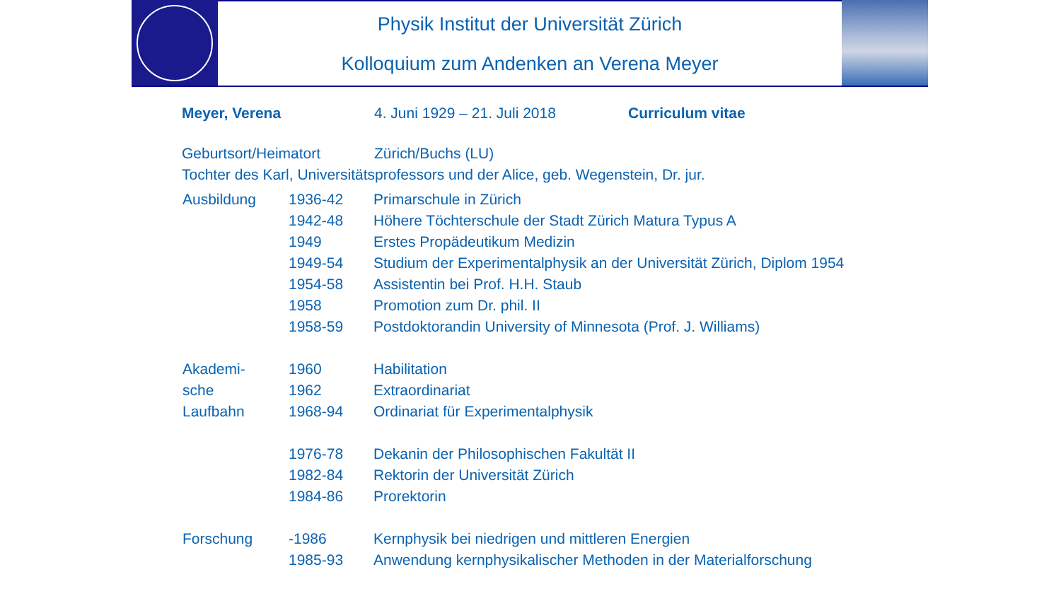Physik Institut der Universität Zürich
Kolloquium zum Andenken an Verena Meyer
Meyer, Verena 4. Juni 1929 – 21. Juli 2018 Curriculum vitae
Geburtsort/Heimatort Zürich/Buchs (LU)
Tochter des Karl, Universitätsprofessors und der Alice, geb. Wegenstein, Dr. jur.
| Ausbildung | 1936-42 | Primarschule in Zürich |
| | 1942-48 | Höhere Töchterschule der Stadt Zürich Matura Typus A |
| | 1949 | Erstes Propädeutikum Medizin |
| | 1949-54 | Studium der Experimentalphysik an der Universität Zürich, Diplom 1954 |
| | 1954-58 | Assistentin bei Prof. H.H. Staub |
| | 1958 | Promotion zum Dr. phil. II |
| | 1958-59 | Postdoktorandin University of Minnesota (Prof. J. Williams) |
| Akademi- | 1960 | Habilitation |
| sche | 1962 | Extraordinariat |
| Laufbahn | 1968-94 | Ordinariat für Experimentalphysik |
| | 1976-78 | Dekanin der Philosophischen Fakultät II |
| | 1982-84 | Rektorin der Universität Zürich |
| | 1984-86 | Prorektorin |
| Forschung | -1986 | Kernphysik bei niedrigen und mittleren Energien |
| | 1985-93 | Anwendung kernphysikalischer Methoden in der Materialforschung |